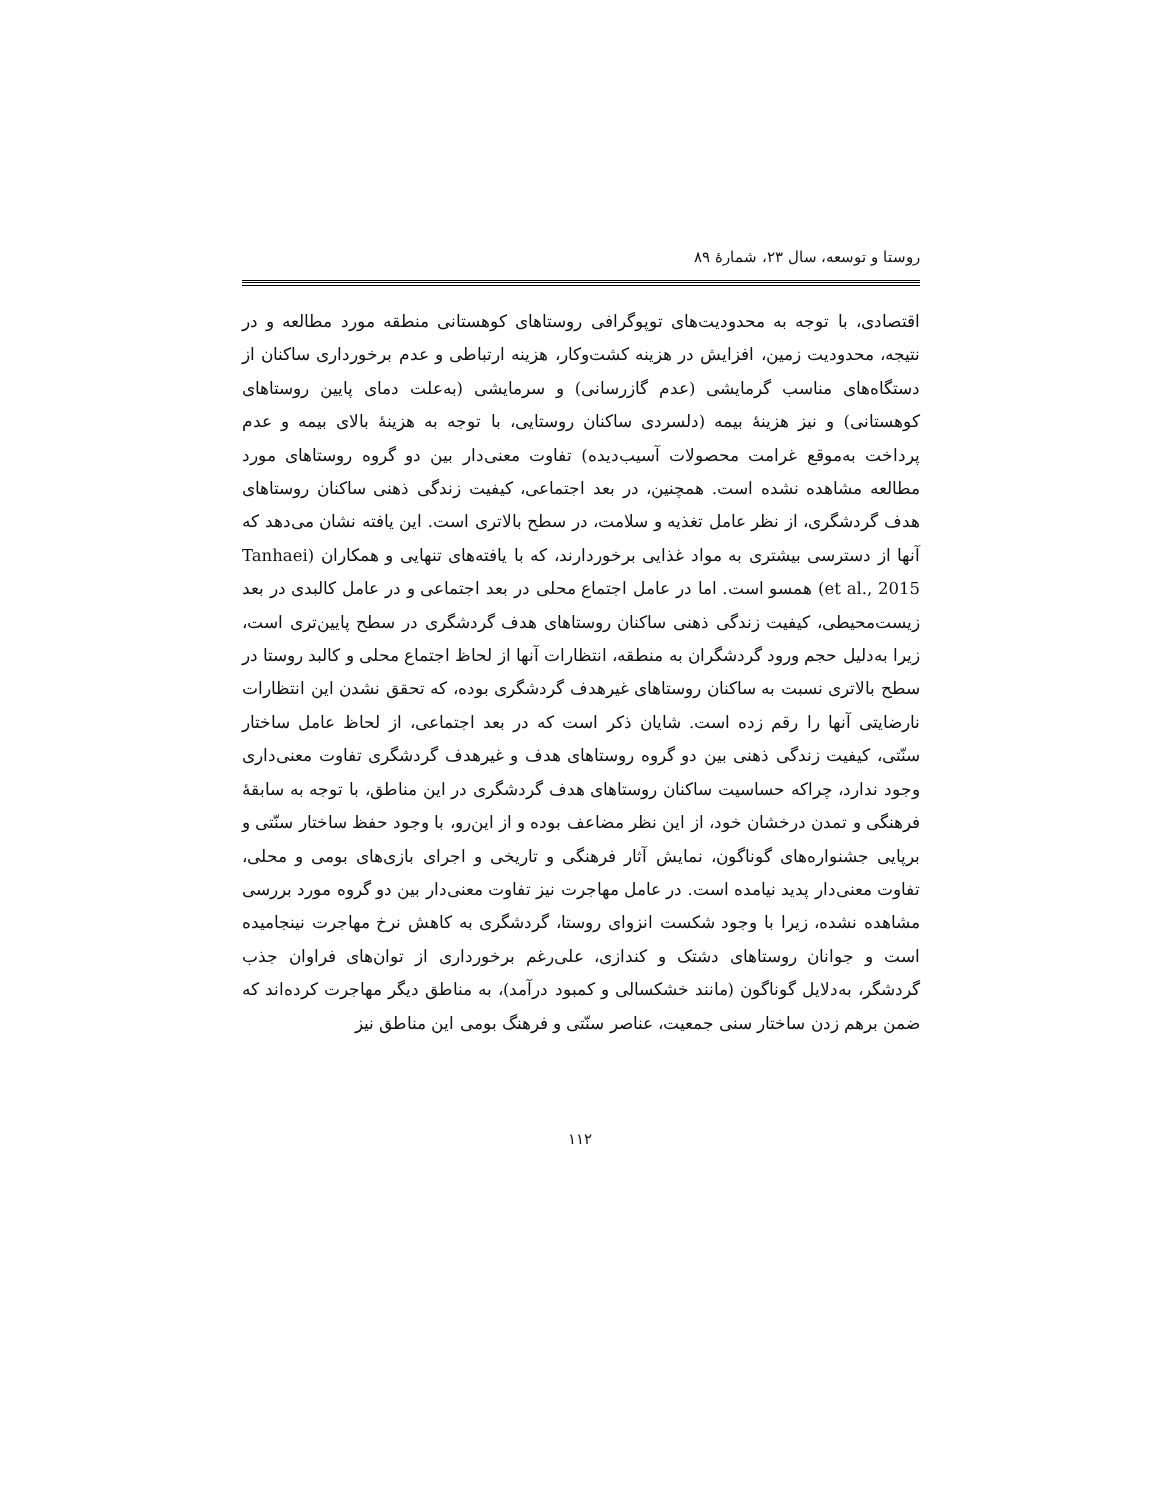روستا و توسعه، سال ۲۳، شمارۀ ۸۹
اقتصادی، با توجه به محدودیت‌های توپوگرافی روستاهای کوهستانی منطقه مورد مطالعه و در نتیجه، محدودیت زمین، افزایش در هزینه کشت‌وکار، هزینه ارتباطی و عدم برخورداری ساکنان از دستگاه‌های مناسب گرمایشی (عدم گازرسانی) و سرمایشی (به‌علت دمای پایین روستاهای کوهستانی) و نیز هزینۀ بیمه (دلسردی ساکنان روستایی، با توجه به هزینۀ بالای بیمه و عدم پرداخت به‌موقع غرامت محصولات آسیب‌دیده) تفاوت معنی‌دار بین دو گروه روستاهای مورد مطالعه مشاهده نشده است. همچنین، در بعد اجتماعی، کیفیت زندگی ذهنی ساکنان روستاهای هدف گردشگری، از نظر عامل تغذیه و سلامت، در سطح بالاتری است. این یافته نشان می‌دهد که آنها از دسترسی بیشتری به مواد غذایی برخوردارند، که با یافته‌های تنهایی و همکاران (Tanhaei et al., 2015) همسو است. اما در عامل اجتماع محلی در بعد اجتماعی و در عامل کالبدی در بعد زیست‌محیطی، کیفیت زندگی ذهنی ساکنان روستاهای هدف گردشگری در سطح پایین‌تری است، زیرا به‌دلیل حجم ورود گردشگران به منطقه، انتظارات آنها از لحاظ اجتماع محلی و کالبد روستا در سطح بالاتری نسبت به ساکنان روستاهای غیرهدف گردشگری بوده، که تحقق نشدن این انتظارات نارضایتی آنها را رقم زده است. شایان ذکر است که در بعد اجتماعی، از لحاظ عامل ساختار سنّتی، کیفیت زندگی ذهنی بین دو گروه روستاهای هدف و غیرهدف گردشگری تفاوت معنی‌داری وجود ندارد، چراکه حساسیت ساکنان روستاهای هدف گردشگری در این مناطق، با توجه به سابقۀ فرهنگی و تمدن درخشان خود، از این نظر مضاعف بوده و از این‌رو، با وجود حفظ ساختار سنّتی و برپایی جشنواره‌های گوناگون، نمایش آثار فرهنگی و تاریخی و اجرای بازی‌های بومی و محلی، تفاوت معنی‌دار پدید نیامده است. در عامل مهاجرت نیز تفاوت معنی‌دار بین دو گروه مورد بررسی مشاهده نشده، زیرا با وجود شکست انزوای روستا، گردشگری به کاهش نرخ مهاجرت نینجامیده است و جوانان روستاهای دشتک و کندازی، علی‌رغم برخورداری از توان‌های فراوان جذب گردشگر، به‌دلایل گوناگون (مانند خشکسالی و کمبود درآمد)، به مناطق دیگر مهاجرت کرده‌اند که ضمن برهم زدن ساختار سنی جمعیت، عناصر سنّتی و فرهنگ بومی این مناطق نیز
۱۱۲